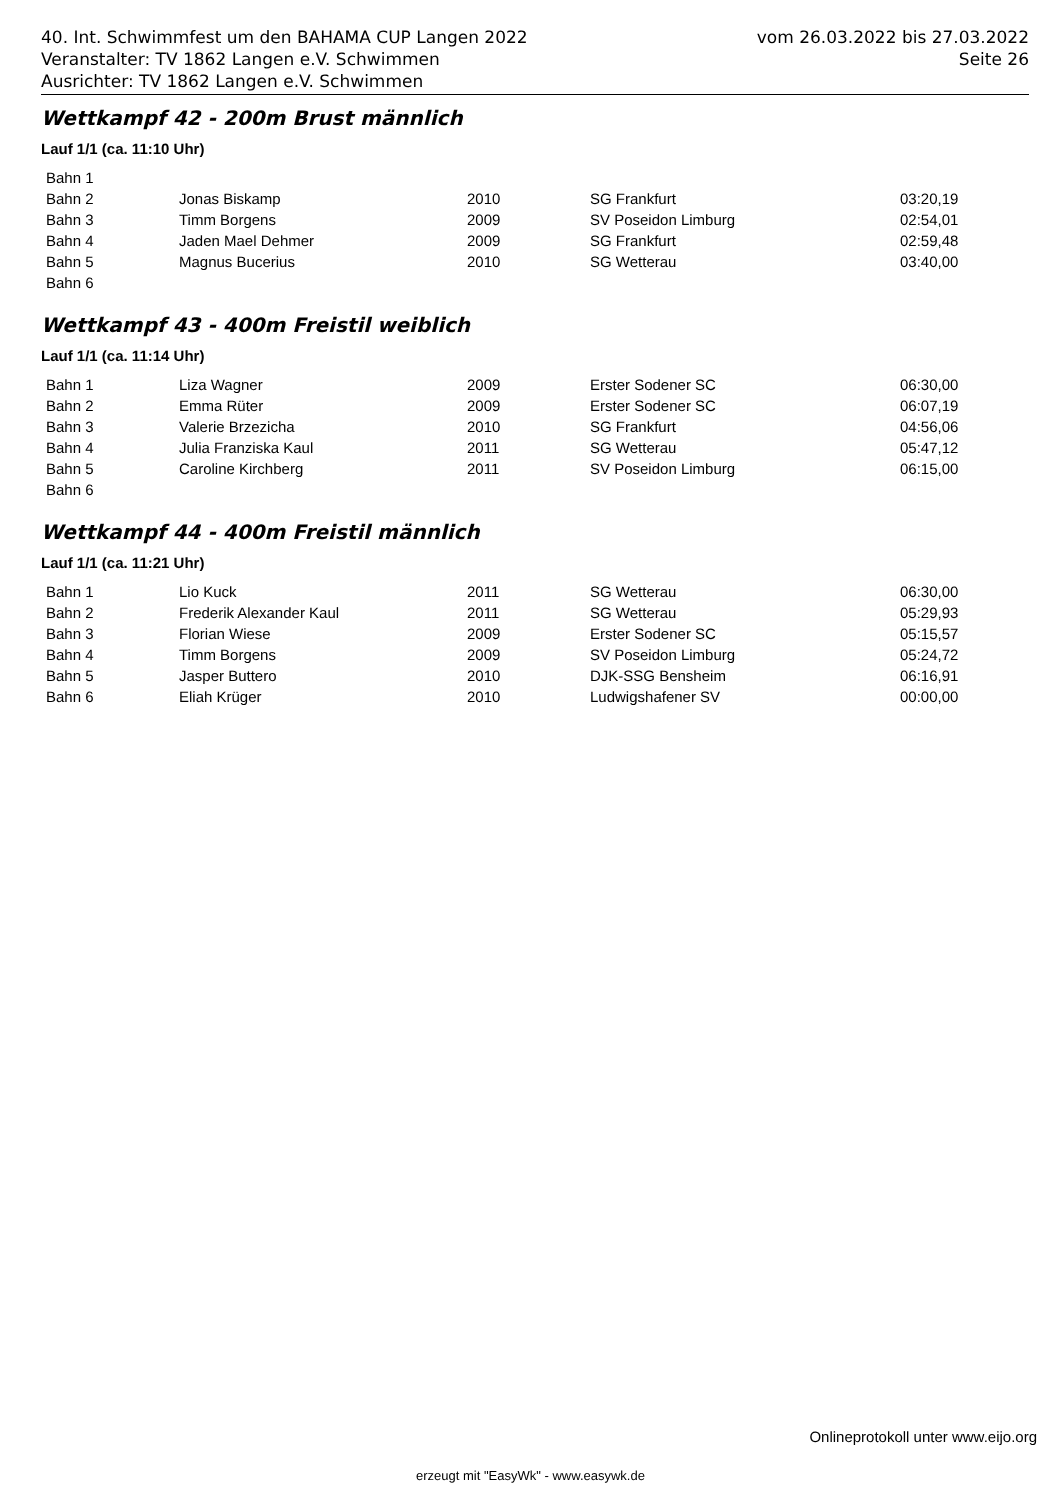40. Int. Schwimmfest um den BAHAMA CUP Langen 2022 vom 26.03.2022 bis 27.03.2022
Veranstalter: TV 1862 Langen e.V. Schwimmen Seite 26
Ausrichter: TV 1862 Langen e.V. Schwimmen
Wettkampf 42 - 200m Brust männlich
Lauf 1/1 (ca. 11:10 Uhr)
| Bahn 1 | | | | |
| Bahn 2 | Jonas Biskamp | 2010 | SG Frankfurt | 03:20,19 |
| Bahn 3 | Timm Borgens | 2009 | SV Poseidon Limburg | 02:54,01 |
| Bahn 4 | Jaden Mael Dehmer | 2009 | SG Frankfurt | 02:59,48 |
| Bahn 5 | Magnus Bucerius | 2010 | SG Wetterau | 03:40,00 |
| Bahn 6 | | | | |
Wettkampf 43 - 400m Freistil weiblich
Lauf 1/1 (ca. 11:14 Uhr)
| Bahn 1 | Liza Wagner | 2009 | Erster Sodener SC | 06:30,00 |
| Bahn 2 | Emma Rüter | 2009 | Erster Sodener SC | 06:07,19 |
| Bahn 3 | Valerie Brzezicha | 2010 | SG Frankfurt | 04:56,06 |
| Bahn 4 | Julia Franziska Kaul | 2011 | SG Wetterau | 05:47,12 |
| Bahn 5 | Caroline Kirchberg | 2011 | SV Poseidon Limburg | 06:15,00 |
| Bahn 6 | | | | |
Wettkampf 44 - 400m Freistil männlich
Lauf 1/1 (ca. 11:21 Uhr)
| Bahn 1 | Lio Kuck | 2011 | SG Wetterau | 06:30,00 |
| Bahn 2 | Frederik Alexander Kaul | 2011 | SG Wetterau | 05:29,93 |
| Bahn 3 | Florian Wiese | 2009 | Erster Sodener SC | 05:15,57 |
| Bahn 4 | Timm Borgens | 2009 | SV Poseidon Limburg | 05:24,72 |
| Bahn 5 | Jasper Buttero | 2010 | DJK-SSG Bensheim | 06:16,91 |
| Bahn 6 | Eliah Krüger | 2010 | Ludwigshafener SV | 00:00,00 |
Onlineprotokoll unter www.eijo.org
erzeugt mit "EasyWk" - www.easywk.de